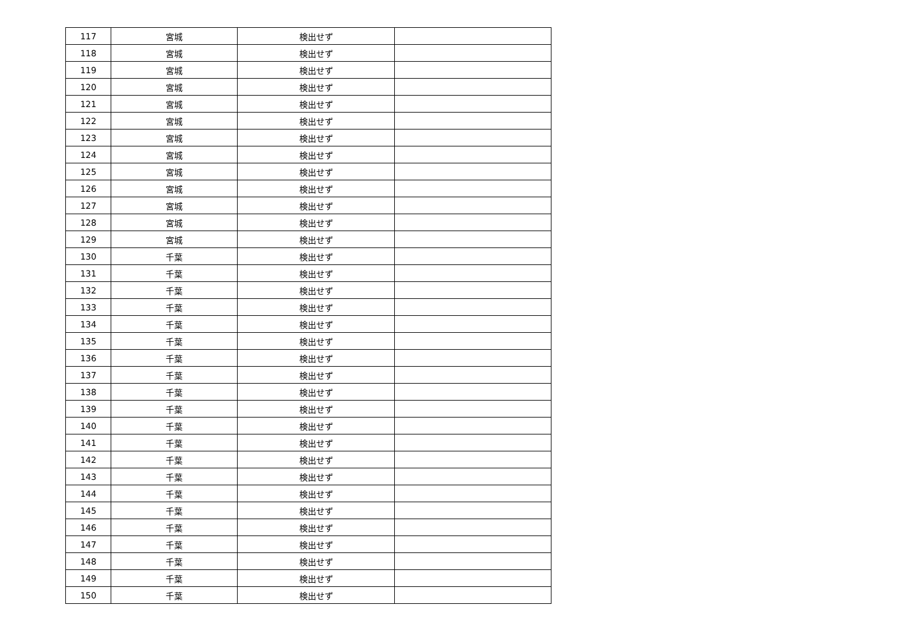| 117 | 宮城 | 検出せず | |
| 118 | 宮城 | 検出せず | |
| 119 | 宮城 | 検出せず | |
| 120 | 宮城 | 検出せず | |
| 121 | 宮城 | 検出せず | |
| 122 | 宮城 | 検出せず | |
| 123 | 宮城 | 検出せず | |
| 124 | 宮城 | 検出せず | |
| 125 | 宮城 | 検出せず | |
| 126 | 宮城 | 検出せず | |
| 127 | 宮城 | 検出せず | |
| 128 | 宮城 | 検出せず | |
| 129 | 宮城 | 検出せず | |
| 130 | 千葉 | 検出せず | |
| 131 | 千葉 | 検出せず | |
| 132 | 千葉 | 検出せず | |
| 133 | 千葉 | 検出せず | |
| 134 | 千葉 | 検出せず | |
| 135 | 千葉 | 検出せず | |
| 136 | 千葉 | 検出せず | |
| 137 | 千葉 | 検出せず | |
| 138 | 千葉 | 検出せず | |
| 139 | 千葉 | 検出せず | |
| 140 | 千葉 | 検出せず | |
| 141 | 千葉 | 検出せず | |
| 142 | 千葉 | 検出せず | |
| 143 | 千葉 | 検出せず | |
| 144 | 千葉 | 検出せず | |
| 145 | 千葉 | 検出せず | |
| 146 | 千葉 | 検出せず | |
| 147 | 千葉 | 検出せず | |
| 148 | 千葉 | 検出せず | |
| 149 | 千葉 | 検出せず | |
| 150 | 千葉 | 検出せず | |